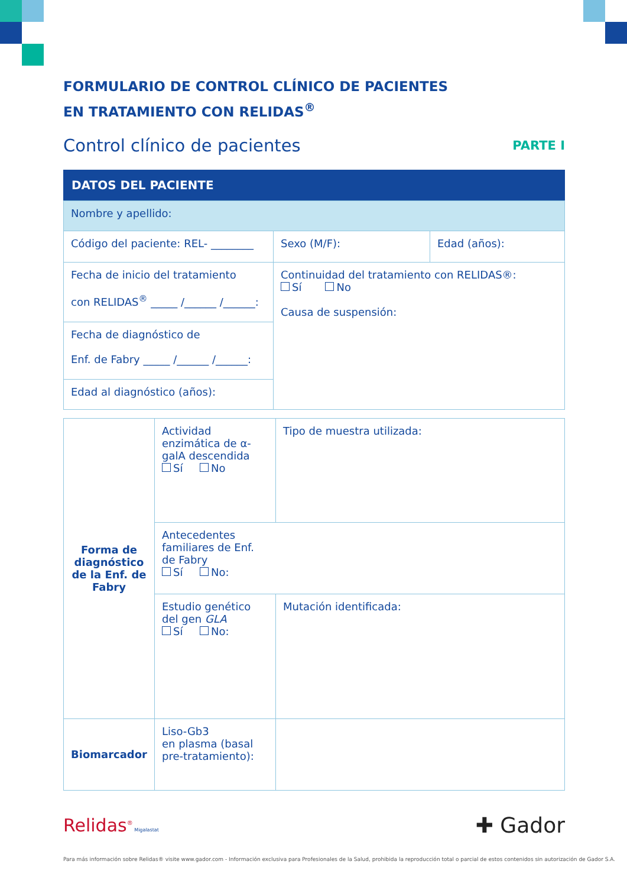FORMULARIO DE CONTROL CLÍNICO DE PACIENTES
EN TRATAMIENTO CON RELIDAS<sup>®</sup>
Control clínico de pacientes PARTE I
DATOS DEL PACIENTE
| Nombre y apellido: | | |
| Código del paciente: REL- ________ | Sexo (M/F): | Edad (años): |
| Fecha de inicio del tratamiento con RELIDAS<sup>®</sup> _____ /______ /______: | Continuidad del tratamiento con RELIDAS®: Sí No Causa de suspensión: | |
| Fecha de diagnóstico de Enf. de Fabry _____ /______ /______: | | |
| Edad al diagnóstico (años): | | |
| Forma de diagnóstico de la Enf. de Fabry | Actividad enzimática de α-galA descendida Sí No | Tipo de muestra utilizada: |
| | Antecedentes familiares de Enf. de Fabry Sí No: | |
| | Estudio genético del gen GLA Sí No: | Mutación identificada: |
| Biomarcador | Liso-Gb3 en plasma (basal pre-tratamiento): | |
Relidas<sup>®</sup> Migalastat ✚ Gador
Para más información sobre Relidas® visite www.gador.com - Información exclusiva para Profesionales de la Salud, prohibida la reproducción total o parcial de estos contenidos sin autorización de Gador S.A.